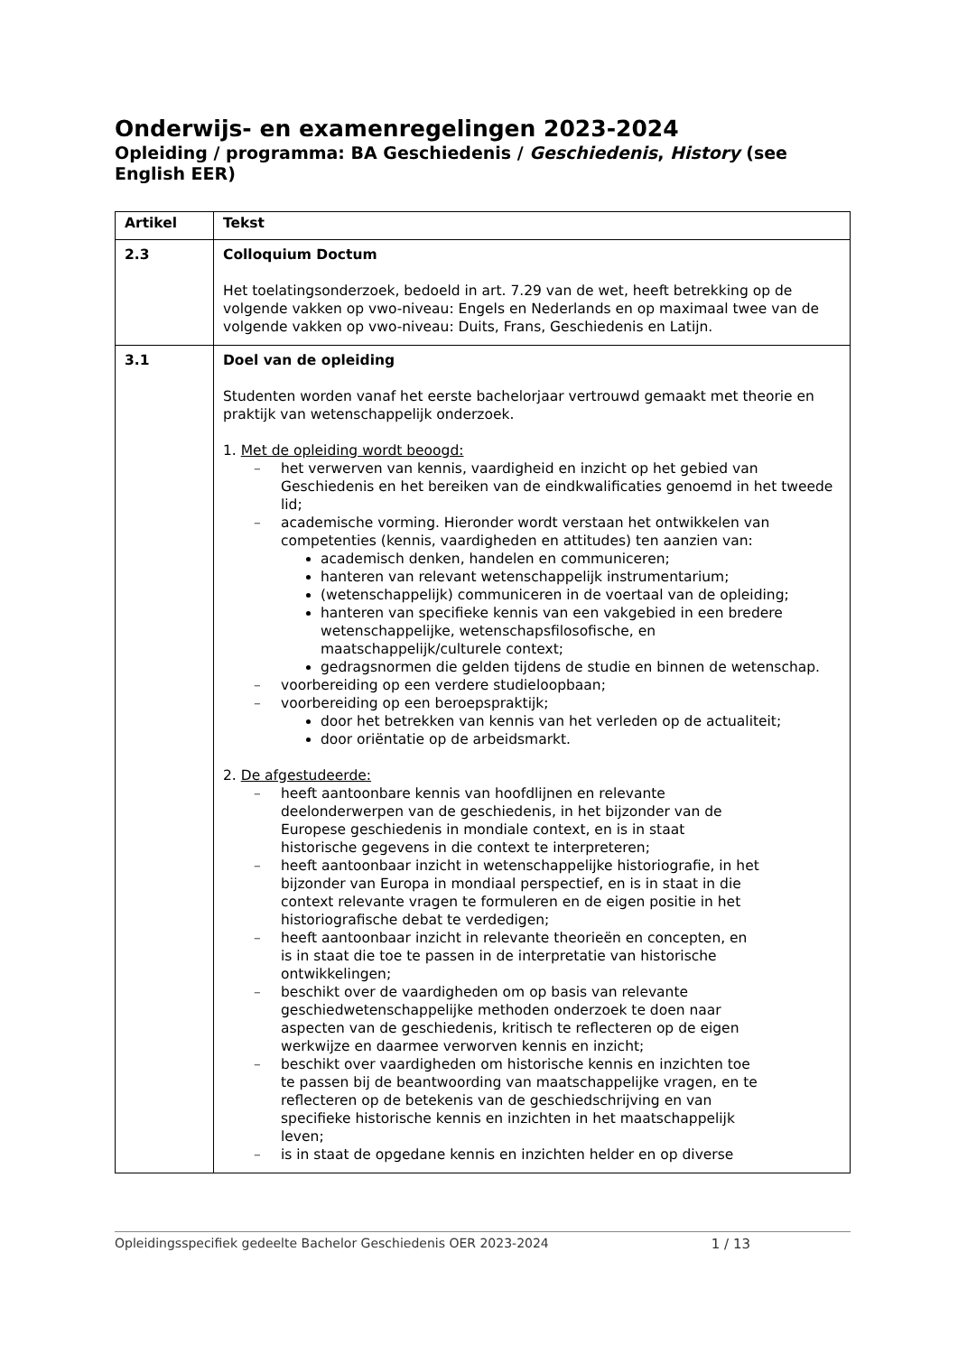Onderwijs- en examenregelingen 2023-2024
Opleiding / programma: BA Geschiedenis / Geschiedenis, History (see English EER)
| Artikel | Tekst |
| --- | --- |
| 2.3 | Colloquium Doctum Het toelatingsonderzoek, bedoeld in art. 7.29 van de wet, heeft betrekking op de volgende vakken op vwo-niveau: Engels en Nederlands en op maximaal twee van de volgende vakken op vwo-niveau: Duits, Frans, Geschiedenis en Latijn. |
| 3.1 | Doel van de opleiding Studenten worden vanaf het eerste bachelorjaar vertrouwd gemaakt met theorie en praktijk van wetenschappelijk onderzoek. 1. Met de opleiding wordt beoogd: – het verwerven van kennis, vaardigheid en inzicht op het gebied van Geschiedenis en het bereiken van de eindkwalificaties genoemd in het tweede lid; – academische vorming. Hieronder wordt verstaan het ontwikkelen van competenties (kennis, vaardigheden en attitudes) ten aanzien van: academisch denken, handelen en communiceren; hanteren van relevant wetenschappelijk instrumentarium; (wetenschappelijk) communiceren in de voertaal van de opleiding; hanteren van specifieke kennis van een vakgebied in een bredere wetenschappelijke, wetenschapsfilosofische, en maatschappelijk/culturele context; gedragsnormen die gelden tijdens de studie en binnen de wetenschap. – voorbereiding op een verdere studieloopbaan; – voorbereiding op een beroepspraktijk; door het betrekken van kennis van het verleden op de actualiteit; door oriëntatie op de arbeidsmarkt. 2. De afgestudeerde: – heeft aantoonbare kennis van hoofdlijnen en relevante deelonderwerpen van de geschiedenis, in het bijzonder van de Europese geschiedenis in mondiale context, en is in staat historische gegevens in die context te interpreteren; – heeft aantoonbaar inzicht in wetenschappelijke historiografie, in het bijzonder van Europa in mondiaal perspectief, en is in staat in die context relevante vragen te formuleren en de eigen positie in het historiografische debat te verdedigen; – heeft aantoonbaar inzicht in relevante theorieën en concepten, en is in staat die toe te passen in de interpretatie van historische ontwikkelingen; – beschikt over de vaardigheden om op basis van relevante geschiedwetenschappelijke methoden onderzoek te doen naar aspecten van de geschiedenis, kritisch te reflecteren op de eigen werkwijze en daarmee verworven kennis en inzicht; – beschikt over vaardigheden om historische kennis en inzichten toe te passen bij de beantwoording van maatschappelijke vragen, en te reflecteren op de betekenis van de geschiedschrijving en van specifieke historische kennis en inzichten in het maatschappelijk leven; – is in staat de opgedane kennis en inzichten helder en op diverse |
Opleidingsspecifiek gedeelte Bachelor Geschiedenis OER 2023-2024 1 / 13